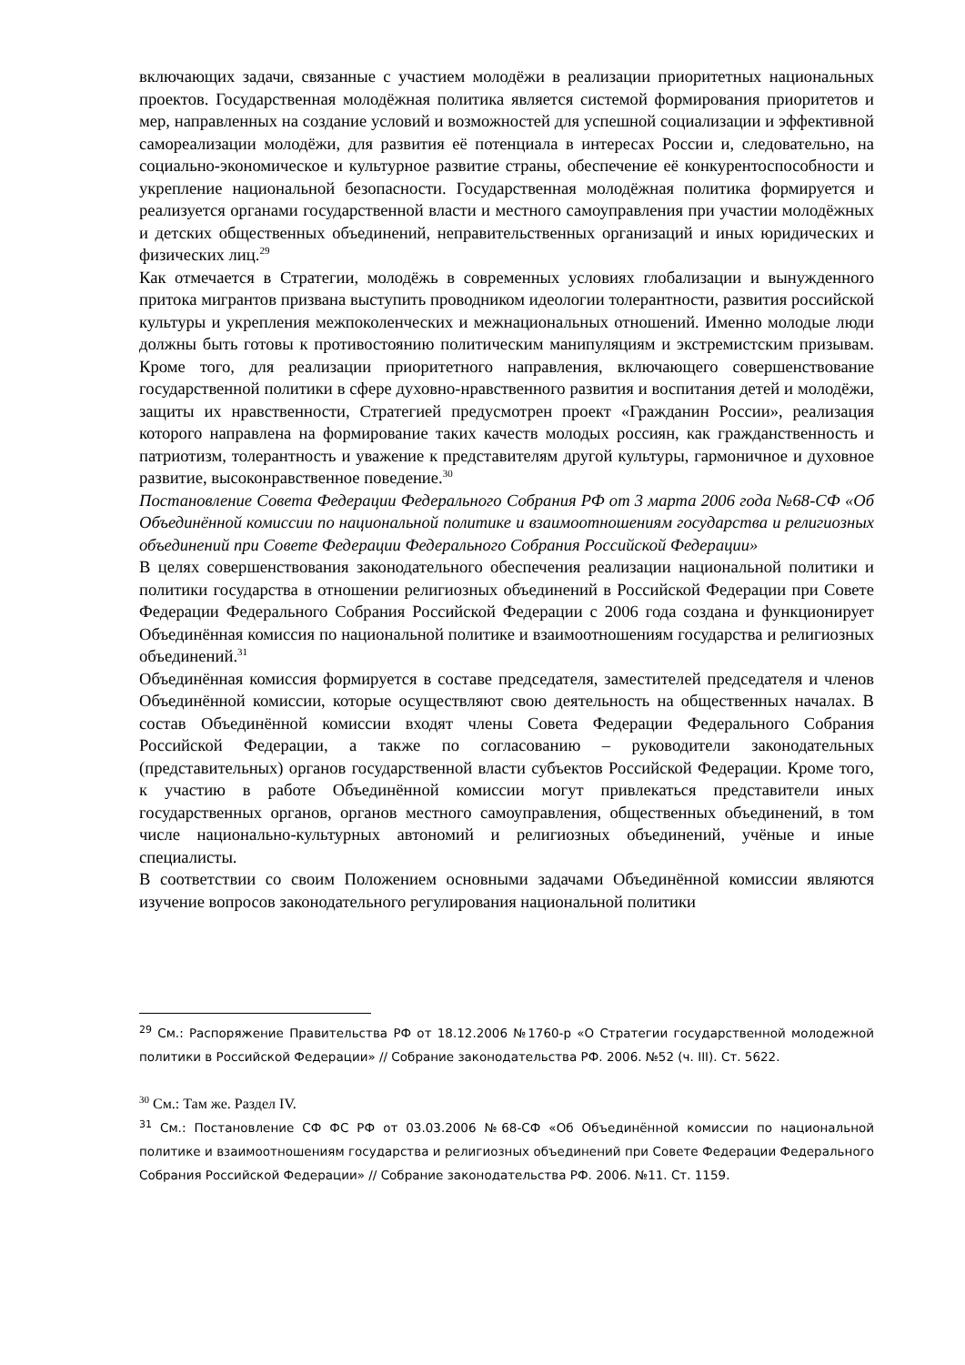включающих задачи, связанные с участием молодёжи в реализации приоритетных национальных проектов. Государственная молодёжная политика является системой формирования приоритетов и мер, направленных на создание условий и возможностей для успешной социализации и эффективной самореализации молодёжи, для развития её потенциала в интересах России и, следовательно, на социально-экономическое и культурное развитие страны, обеспечение её конкурентоспособности и укрепление национальной безопасности. Государственная молодёжная политика формируется и реализуется органами государственной власти и местного самоуправления при участии молодёжных и детских общественных объединений, неправительственных организаций и иных юридических и физических лиц.<sup>29</sup>
Как отмечается в Стратегии, молодёжь в современных условиях глобализации и вынужденного притока мигрантов призвана выступить проводником идеологии толерантности, развития российской культуры и укрепления межпоколенческих и межнациональных отношений. Именно молодые люди должны быть готовы к противостоянию политическим манипуляциям и экстремистским призывам. Кроме того, для реализации приоритетного направления, включающего совершенствование государственной политики в сфере духовно-нравственного развития и воспитания детей и молодёжи, защиты их нравственности, Стратегией предусмотрен проект «Гражданин России», реализация которого направлена на формирование таких качеств молодых россиян, как гражданственность и патриотизм, толерантность и уважение к представителям другой культуры, гармоничное и духовное развитие, высоконравственное поведение.<sup>30</sup>
Постановление Совета Федерации Федерального Собрания РФ от 3 марта 2006 года №68-СФ «Об Объединённой комиссии по национальной политике и взаимоотношениям государства и религиозных объединений при Совете Федерации Федерального Собрания Российской Федерации»
В целях совершенствования законодательного обеспечения реализации национальной политики и политики государства в отношении религиозных объединений в Российской Федерации при Совете Федерации Федерального Собрания Российской Федерации с 2006 года создана и функционирует Объединённая комиссия по национальной политике и взаимоотношениям государства и религиозных объединений.<sup>31</sup>
Объединённая комиссия формируется в составе председателя, заместителей председателя и членов Объединённой комиссии, которые осуществляют свою деятельность на общественных началах. В состав Объединённой комиссии входят члены Совета Федерации Федерального Собрания Российской Федерации, а также по согласованию – руководители законодательных (представительных) органов государственной власти субъектов Российской Федерации. Кроме того, к участию в работе Объединённой комиссии могут привлекаться представители иных государственных органов, органов местного самоуправления, общественных объединений, в том числе национально-культурных автономий и религиозных объединений, учёные и иные специалисты.
В соответствии со своим Положением основными задачами Объединённой комиссии являются изучение вопросов законодательного регулирования национальной политики
<sup>29</sup> См.: Распоряжение Правительства РФ от 18.12.2006 №1760-р «О Стратегии государственной молодежной политики в Российской Федерации» // Собрание законодательства РФ. 2006. №52 (ч. III). Ст. 5622.
<sup>30</sup> См.: Там же. Раздел IV.
<sup>31</sup> См.: Постановление СФ ФС РФ от 03.03.2006 №68-СФ «Об Объединённой комиссии по национальной политике и взаимоотношениям государства и религиозных объединений при Совете Федерации Федерального Собрания Российской Федерации» // Собрание законодательства РФ. 2006. №11. Ст. 1159.